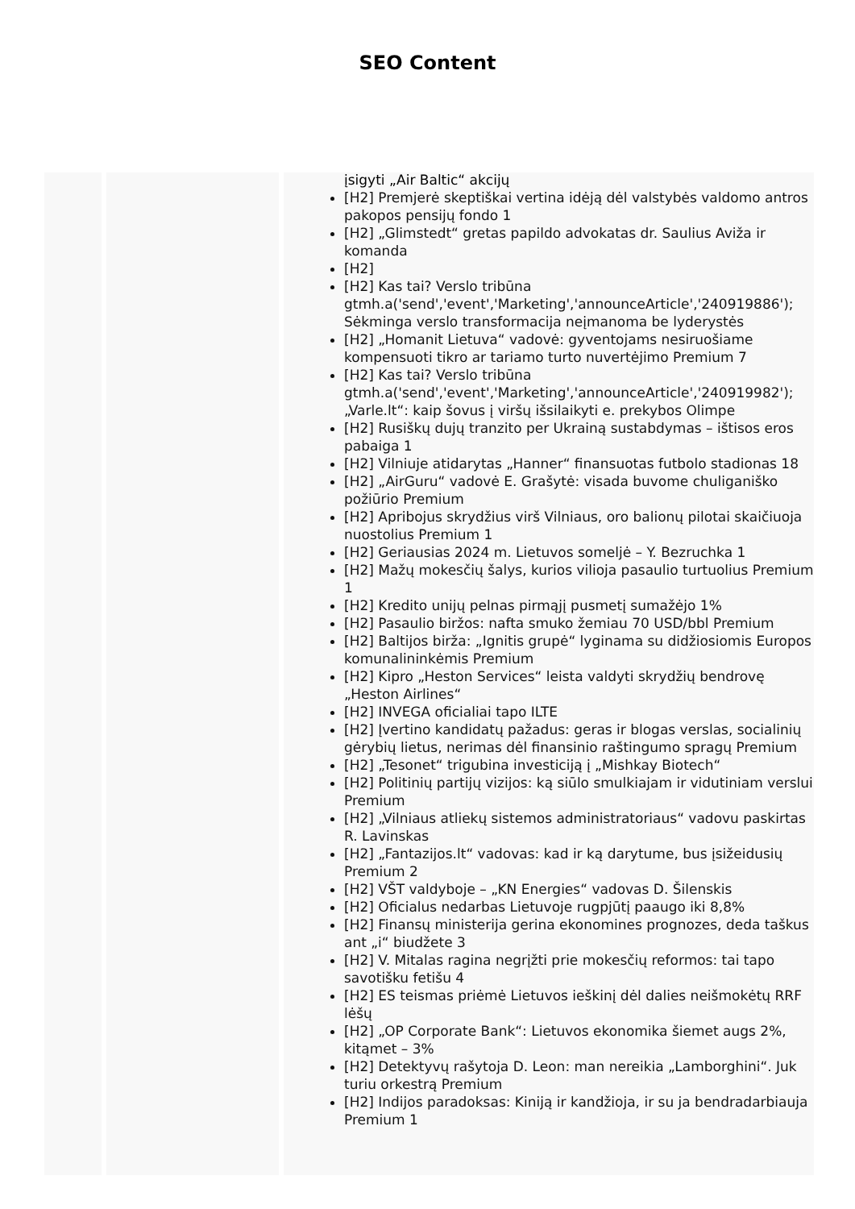SEO Content
įsigyti „Air Baltic“ akcijų
[H2] Premjerė skeptiškai vertina idėją dėl valstybės valdomo antros pakopos pensijų fondo 1
[H2] „Glimstedt“ gretas papildo advokatas dr. Saulius Aviža ir komanda
[H2]
[H2] Kas tai? Verslo tribūna gtmh.a('send','event','Marketing','announceArticle','240919886'); Sėkminga verslo transformacija neįmanoma be lyderystės
[H2] „Homanit Lietuva“ vadovė: gyventojams nesiruošiame kompensuoti tikro ar tariamo turto nuvertėjimo Premium 7
[H2] Kas tai? Verslo tribūna gtmh.a('send','event','Marketing','announceArticle','240919982'); „Varle.lt“: kaip šovus į viršų išsilaikyti e. prekybos Olimpe
[H2] Rusiškų dujų tranzito per Ukrainą sustabdymas – ištisos eros pabaiga 1
[H2] Vilniuje atidarytas „Hanner“ finansuotas futbolo stadionas 18
[H2] „AirGuru“ vadovė E. Grašytė: visada buvome chuliganiško požiūrio Premium
[H2] Apribojus skrydžius virš Vilniaus, oro balionų pilotai skaičiuoja nuostolius Premium 1
[H2] Geriausias 2024 m. Lietuvos someljė – Y. Bezruchka 1
[H2] Mažų mokesčių šalys, kurios vilioja pasaulio turtuolius Premium 1
[H2] Kredito unijų pelnas pirmąjį pusmetį sumažėjo 1%
[H2] Pasaulio biržos: nafta smuko žemiau 70 USD/bbl Premium
[H2] Baltijos birža: „Ignitis grupė“ lyginama su didžiosiomis Europos komunalininkėmis Premium
[H2] Kipro „Heston Services“ leista valdyti skrydžių bendrovę „Heston Airlines“
[H2] INVEGA oficialiai tapo ILTE
[H2] Įvertino kandidatų pažadus: geras ir blogas verslas, socialinių gėrybių lietus, nerimas dėl finansinio raštingumo spragų Premium
[H2] „Tesonet“ trigubina investiciją į „Mishkay Biotech“
[H2] Politinių partijų vizijos: ką siūlo smulkiajam ir vidutiniam verslui Premium
[H2] „Vilniaus atliekų sistemos administratoriaus“ vadovu paskirtas R. Lavinskas
[H2] „Fantazijos.lt“ vadovas: kad ir ką darytume, bus įsižeidusių Premium 2
[H2] VŠT valdyboje – „KN Energies“ vadovas D. Šilenskis
[H2] Oficialus nedarbas Lietuvoje rugpjūtį paaugo iki 8,8%
[H2] Finansų ministerija gerina ekonomines prognozes, deda taškus ant „i“ biudžete 3
[H2] V. Mitalas ragina negrįžti prie mokesčių reformos: tai tapo savotišku fetišu 4
[H2] ES teismas priėmė Lietuvos ieškinį dėl dalies neišmokėtų RRF lėšų
[H2] „OP Corporate Bank“: Lietuvos ekonomika šiemet augs 2%, kitąmet – 3%
[H2] Detektyvų rašytoja D. Leon: man nereikia „Lamborghini“. Juk turiu orkestrą Premium
[H2] Indijos paradoksas: Kiniją ir kandžioja, ir su ja bendradarbiauja Premium 1